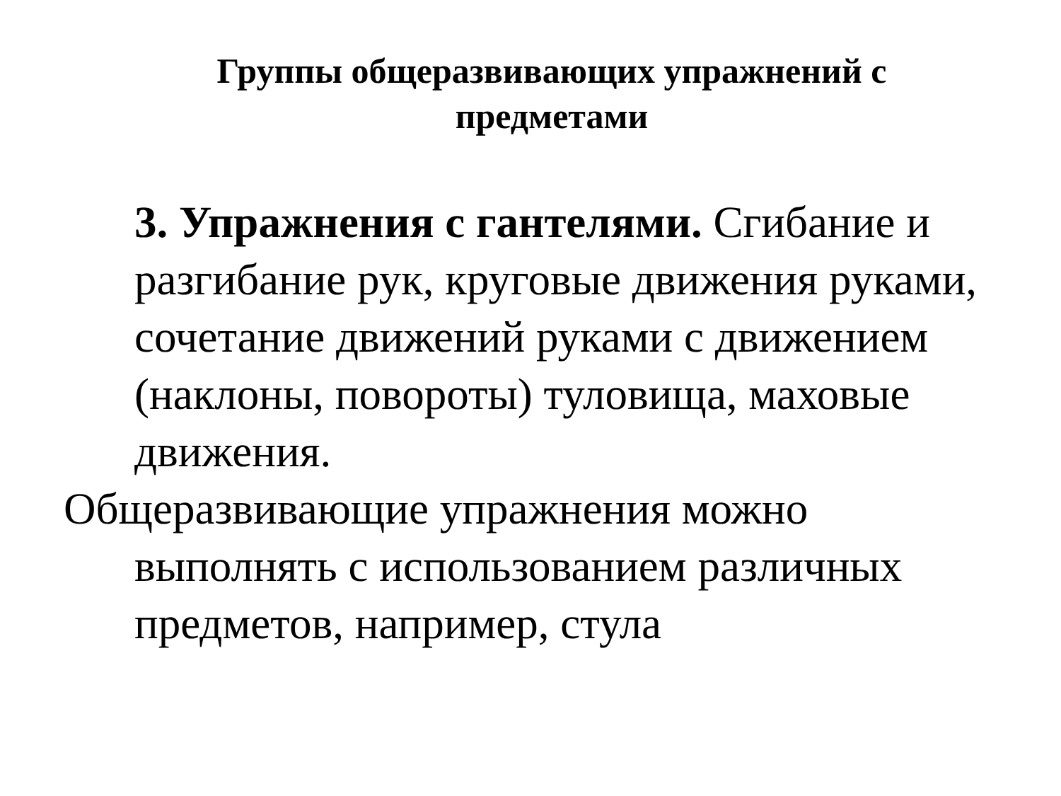Группы общеразвивающих упражнений с
предметами
3. Упражнения с гантелями. Сгибание и разгибание рук, круговые движения руками, сочетание движений руками с движением (наклоны, повороты) туловища, маховые движения.
Общеразвивающие упражнения можно выполнять с использованием различных предметов, например, стула